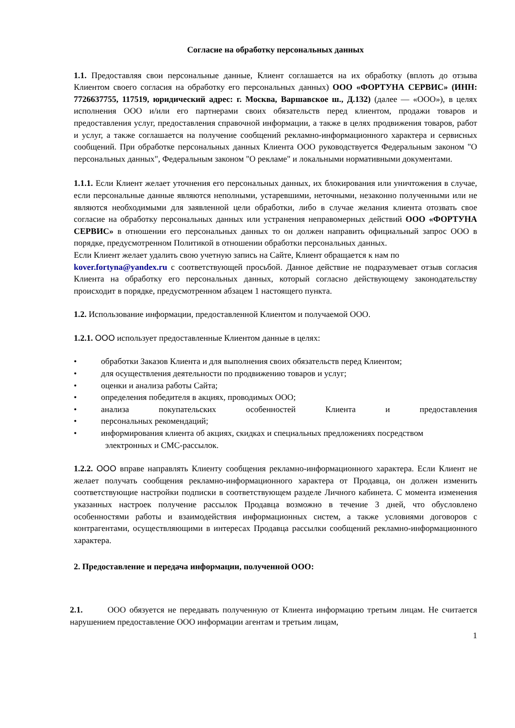Согласие на обработку персональных данных
1.1. Предоставляя свои персональные данные, Клиент соглашается на их обработку (вплоть до отзыва Клиентом своего согласия на обработку его персональных данных) ООО «ФОРТУНА СЕРВИС» (ИНН: 7726637755, 117519, юридический адрес: г. Москва, Варшавское ш., Д.132) (далее — «ООО»), в целях исполнения ООО и/или его партнерами своих обязательств перед клиентом, продажи товаров и предоставления услуг, предоставления справочной информации, а также в целях продвижения товаров, работ и услуг, а также соглашается на получение сообщений рекламно-информационного характера и сервисных сообщений. При обработке персональных данных Клиента ООО руководствуется Федеральным законом "О персональных данных", Федеральным законом "О рекламе" и локальными нормативными документами.
1.1.1. Если Клиент желает уточнения его персональных данных, их блокирования или уничтожения в случае, если персональные данные являются неполными, устаревшими, неточными, незаконно полученными или не являются необходимыми для заявленной цели обработки, либо в случае желания клиента отозвать свое согласие на обработку персональных данных или устранения неправомерных действий ООО «ФОРТУНА СЕРВИС» в отношении его персональных данных то он должен направить официальный запрос ООО в порядке, предусмотренном Политикой в отношении обработки персональных данных.
Если Клиент желает удалить свою учетную запись на Сайте, Клиент обращается к нам по
kover.fortyna@yandex.ru с соответствующей просьбой. Данное действие не подразумевает отзыв согласия Клиента на обработку его персональных данных, который согласно действующему законодательству происходит в порядке, предусмотренном абзацем 1 настоящего пункта.
1.2. Использование информации, предоставленной Клиентом и получаемой ООО.
1.2.1. ООО использует предоставленные Клиентом данные в целях:
• обработки Заказов Клиента и для выполнения своих обязательств перед Клиентом;
• для осуществления деятельности по продвижению товаров и услуг;
• оценки и анализа работы Сайта;
• определения победителя в акциях, проводимых ООО;
• анализа покупательских особенностей Клиента и предоставления
• персональных рекомендаций;
• информирования клиента об акциях, скидках и специальных предложениях посредством
электронных и СМС-рассылок.
1.2.2. ООО вправе направлять Клиенту сообщения рекламно-информационного характера. Если Клиент не желает получать сообщения рекламно-информационного характера от Продавца, он должен изменить соответствующие настройки подписки в соответствующем разделе Личного кабинета. С момента изменения указанных настроек получение рассылок Продавца возможно в течение 3 дней, что обусловлено особенностями работы и взаимодействия информационных систем, а также условиями договоров с контрагентами, осуществляющими в интересах Продавца рассылки сообщений рекламно-информационного характера.
2. Предоставление и передача информации, полученной ООО:
2.1. ООО обязуется не передавать полученную от Клиента информацию третьим лицам. Не считается нарушением предоставление ООО информации агентам и третьим лицам,
1